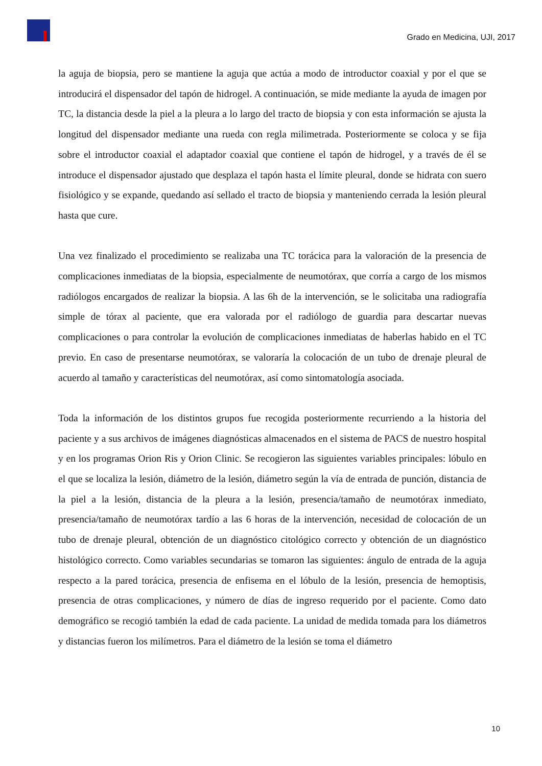Grado en Medicina, UJI, 2017
la aguja de biopsia, pero se mantiene la aguja que actúa a modo de introductor coaxial y por el que se introducirá el dispensador del tapón de hidrogel. A continuación, se mide mediante la ayuda de imagen por TC, la distancia desde la piel a la pleura a lo largo del tracto de biopsia y con esta información se ajusta la longitud del dispensador mediante una rueda con regla milimetrada. Posteriormente se coloca y se fija sobre el introductor coaxial el adaptador coaxial que contiene el tapón de hidrogel, y a través de él se introduce el dispensador ajustado que desplaza el tapón hasta el límite pleural, donde se hidrata con suero fisiológico y se expande, quedando así sellado el tracto de biopsia y manteniendo cerrada la lesión pleural hasta que cure.
Una vez finalizado el procedimiento se realizaba una TC torácica para la valoración de la presencia de complicaciones inmediatas de la biopsia, especialmente de neumotórax, que corría a cargo de los mismos radiólogos encargados de realizar la biopsia. A las 6h de la intervención, se le solicitaba una radiografía simple de tórax al paciente, que era valorada por el radiólogo de guardia para descartar nuevas complicaciones o para controlar la evolución de complicaciones inmediatas de haberlas habido en el TC previo. En caso de presentarse neumotórax, se valoraría la colocación de un tubo de drenaje pleural de acuerdo al tamaño y características del neumotórax, así como sintomatología asociada.
Toda la información de los distintos grupos fue recogida posteriormente recurriendo a la historia del paciente y a sus archivos de imágenes diagnósticas almacenados en el sistema de PACS de nuestro hospital y en los programas Orion Ris y Orion Clinic. Se recogieron las siguientes variables principales: lóbulo en el que se localiza la lesión, diámetro de la lesión, diámetro según la vía de entrada de punción, distancia de la piel a la lesión, distancia de la pleura a la lesión, presencia/tamaño de neumotórax inmediato, presencia/tamaño de neumotórax tardío a las 6 horas de la intervención, necesidad de colocación de un tubo de drenaje pleural, obtención de un diagnóstico citológico correcto y obtención de un diagnóstico histológico correcto. Como variables secundarias se tomaron las siguientes: ángulo de entrada de la aguja respecto a la pared torácica, presencia de enfisema en el lóbulo de la lesión, presencia de hemoptisis, presencia de otras complicaciones, y número de días de ingreso requerido por el paciente. Como dato demográfico se recogió también la edad de cada paciente. La unidad de medida tomada para los diámetros y distancias fueron los milímetros. Para el diámetro de la lesión se toma el diámetro
10